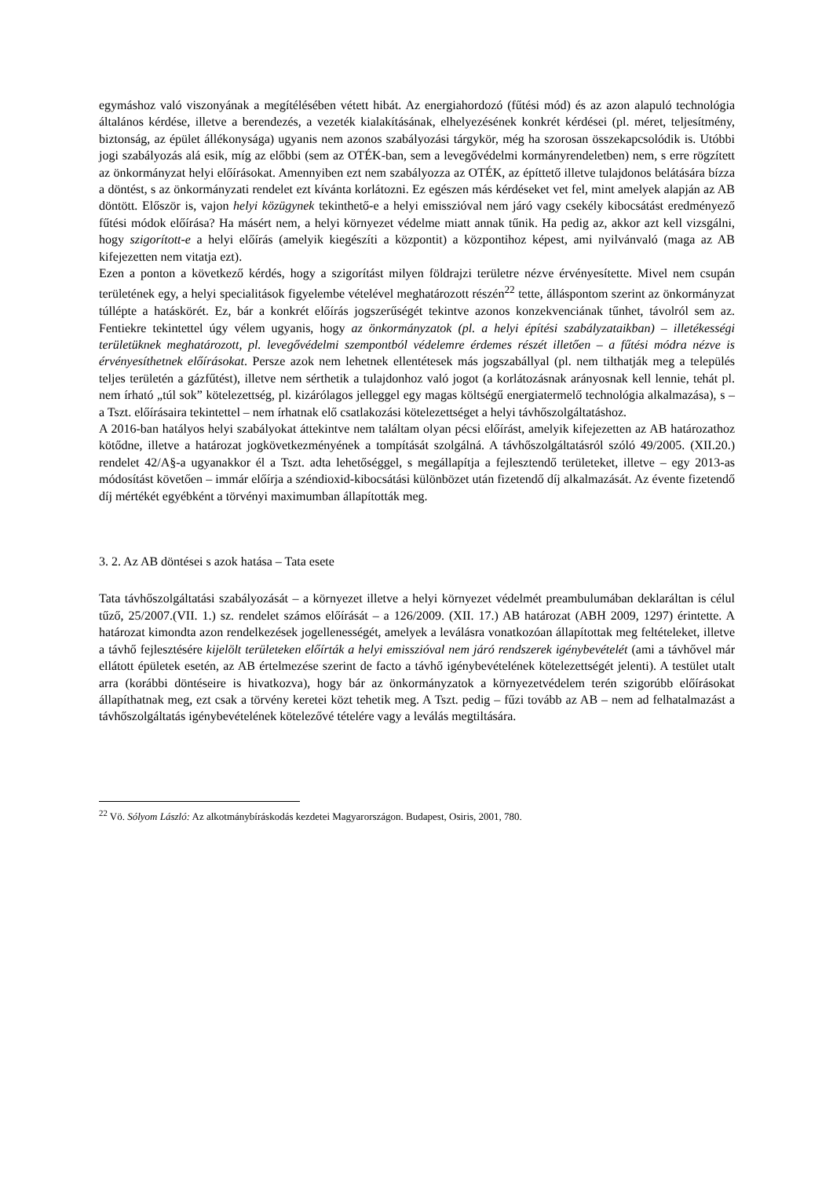egymáshoz való viszonyának a megítélésében vétett hibát. Az energiahordozó (fűtési mód) és az azon alapuló technológia általános kérdése, illetve a berendezés, a vezeték kialakításának, elhelyezésének konkrét kérdései (pl. méret, teljesítmény, biztonság, az épület állékonysága) ugyanis nem azonos szabályozási tárgykör, még ha szorosan összekapcsolódik is. Utóbbi jogi szabályozás alá esik, míg az előbbi (sem az OTÉK-ban, sem a levegővédelmi kormányrendeletben) nem, s erre rögzített az önkormányzat helyi előírásokat. Amennyiben ezt nem szabályozza az OTÉK, az építtető illetve tulajdonos belátására bízza a döntést, s az önkormányzati rendelet ezt kívánta korlátozni. Ez egészen más kérdéseket vet fel, mint amelyek alapján az AB döntött. Először is, vajon helyi közügynek tekinthető-e a helyi emisszióval nem járó vagy csekély kibocsátást eredményező fűtési módok előírása? Ha másért nem, a helyi környezet védelme miatt annak tűnik. Ha pedig az, akkor azt kell vizsgálni, hogy szigorított-e a helyi előírás (amelyik kiegészíti a központit) a központihoz képest, ami nyilvánvaló (maga az AB kifejezetten nem vitatja ezt).
Ezen a ponton a következő kérdés, hogy a szigorítást milyen földrajzi területre nézve érvényesítette. Mivel nem csupán területének egy, a helyi specialitások figyelembe vételével meghatározott részén<sup>22</sup> tette, álláspontom szerint az önkormányzat túllépte a hatáskörét. Ez, bár a konkrét előírás jogszerűségét tekintve azonos konzekvenciának tűnhet, távolról sem az. Fentiekre tekintettel úgy vélem ugyanis, hogy az önkormányzatok (pl. a helyi építési szabályzataikban) – illetékességi területüknek meghatározott, pl. levegővédelmi szempontból védelemre érdemes részét illetően – a fűtési módra nézve is érvényesíthetnek előírásokat. Persze azok nem lehetnek ellentétesek más jogszabállyal (pl. nem tilthatják meg a település teljes területén a gázfűtést), illetve nem sérthetik a tulajdonhoz való jogot (a korlátozásnak arányosnak kell lennie, tehát pl. nem írható „túl sok” kötelezettség, pl. kizárólagos jelleggel egy magas költségű energiatermelő technológia alkalmazása), s – a Tszt. előírásaira tekintettel – nem írhatnak elő csatlakozási kötelezettséget a helyi távhőszolgáltatáshoz.
A 2016-ban hatályos helyi szabályokat áttekintve nem találtam olyan pécsi előírást, amelyik kifejezetten az AB határozathoz kötődne, illetve a határozat jogkövetkezményének a tompítását szolgálná. A távhőszolgáltatásról szóló 49/2005. (XII.20.) rendelet 42/A§-a ugyanakkor él a Tszt. adta lehetőséggel, s megállapítja a fejlesztendő területeket, illetve – egy 2013-as módosítást követően – immár előírja a széndioxid-kibocsátási különbözet után fizetendő díj alkalmazását. Az évente fizetendő díj mértékét egyébként a törvényi maximumban állapították meg.
3. 2. Az AB döntései s azok hatása – Tata esete
Tata távhőszolgáltatási szabályozását – a környezet illetve a helyi környezet védelmét preambulumában deklaráltan is célul tűző, 25/2007.(VII. 1.) sz. rendelet számos előírását – a 126/2009. (XII. 17.) AB határozat (ABH 2009, 1297) érintette. A határozat kimondta azon rendelkezések jogellenességét, amelyek a leválásra vonatkozóan állapítottak meg feltételeket, illetve a távhő fejlesztésére kijelölt területeken előírták a helyi emisszióval nem járó rendszerek igénybevételét (ami a távhővel már ellátott épületek esetén, az AB értelmezése szerint de facto a távhő igénybevételének kötelezettségét jelenti). A testület utalt arra (korábbi döntéseire is hivatkozva), hogy bár az önkormányzatok a környezetvédelem terén szigorúbb előírásokat állapíthatnak meg, ezt csak a törvény keretei közt tehetik meg. A Tszt. pedig – fűzi tovább az AB – nem ad felhatalmazást a távhőszolgáltatás igénybevételének kötelezővé tételére vagy a leválás megtiltására.
<sup>22</sup> Vö. Sólyom László: Az alkotmánybíráskodás kezdetei Magyarországon. Budapest, Osiris, 2001, 780.